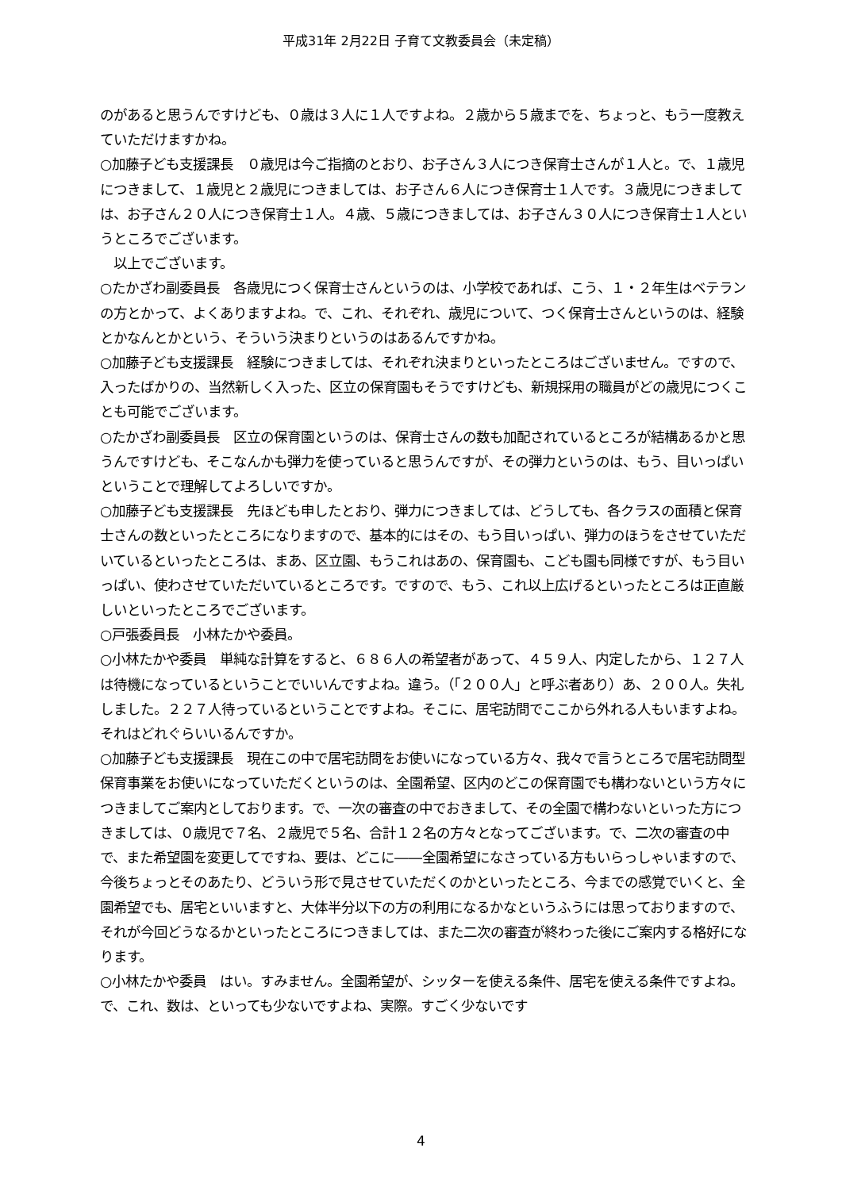平成31年 2月22日 子育て文教委員会（未定稿）
のがあると思うんですけども、０歳は３人に１人ですよね。２歳から５歳までを、ちょっと、もう一度教えていただけますかね。
○加藤子ども支援課長　０歳児は今ご指摘のとおり、お子さん３人につき保育士さんが１人と。で、１歳児につきまして、１歳児と２歳児につきましては、お子さん６人につき保育士１人です。３歳児につきましては、お子さん２０人につき保育士１人。４歳、５歳につきましては、お子さん３０人につき保育士１人というところでございます。
　以上でございます。
○たかざわ副委員長　各歳児につく保育士さんというのは、小学校であれば、こう、１・２年生はベテランの方とかって、よくありますよね。で、これ、それぞれ、歳児について、つく保育士さんというのは、経験とかなんとかという、そういう決まりというのはあるんですかね。
○加藤子ども支援課長　経験につきましては、それぞれ決まりといったところはございません。ですので、入ったばかりの、当然新しく入った、区立の保育園もそうですけども、新規採用の職員がどの歳児につくことも可能でございます。
○たかざわ副委員長　区立の保育園というのは、保育士さんの数も加配されているところが結構あるかと思うんですけども、そこなんかも弾力を使っていると思うんですが、その弾力というのは、もう、目いっぱいということで理解してよろしいですか。
○加藤子ども支援課長　先ほども申したとおり、弾力につきましては、どうしても、各クラスの面積と保育士さんの数といったところになりますので、基本的にはその、もう目いっぱい、弾力のほうをさせていただいているといったところは、まあ、区立園、もうこれはあの、保育園も、こども園も同様ですが、もう目いっぱい、使わさせていただいているところです。ですので、もう、これ以上広げるといったところは正直厳しいといったところでございます。
○戸張委員長　小林たかや委員。
○小林たかや委員　単純な計算をすると、６８６人の希望者があって、４５９人、内定したから、１２７人は待機になっているということでいいんですよね。違う。（「２００人」と呼ぶ者あり）あ、２００人。失礼しました。２２７人待っているということですよね。そこに、居宅訪問でここから外れる人もいますよね。それはどれぐらいいるんですか。
○加藤子ども支援課長　現在この中で居宅訪問をお使いになっている方々、我々で言うところで居宅訪問型保育事業をお使いになっていただくというのは、全園希望、区内のどこの保育園でも構わないという方々につきましてご案内としております。で、一次の審査の中でおきまして、その全園で構わないといった方につきましては、０歳児で７名、２歳児で５名、合計１２名の方々となってございます。で、二次の審査の中で、また希望園を変更してですね、要は、どこに――全園希望になさっている方もいらっしゃいますので、今後ちょっとそのあたり、どういう形で見させていただくのかといったところ、今までの感覚でいくと、全園希望でも、居宅といいますと、大体半分以下の方の利用になるかなというふうには思っておりますので、それが今回どうなるかといったところにつきましては、また二次の審査が終わった後にご案内する格好になります。
○小林たかや委員　はい。すみません。全園希望が、シッターを使える条件、居宅を使える条件ですよね。で、これ、数は、といっても少ないですよね、実際。すごく少ないです
4